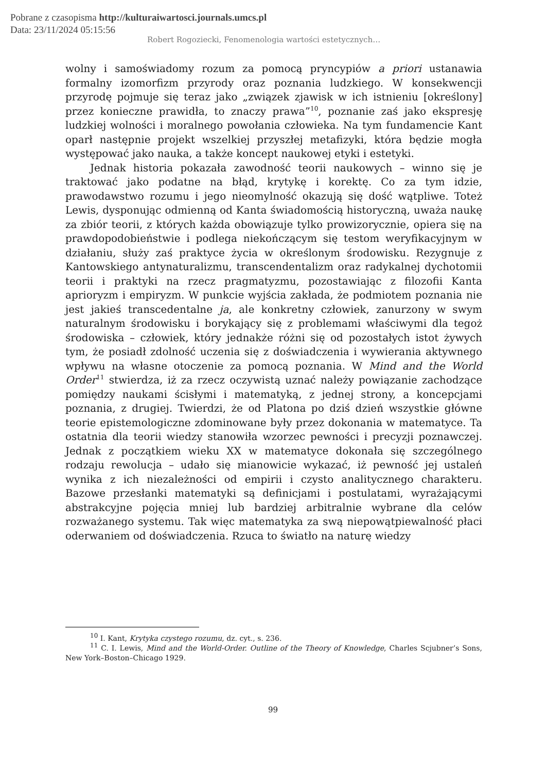Pobrane z czasopisma http://kulturaiwartosci.journals.umcs.pl
Data: 23/11/2024 05:15:56
Robert Rogoziecki, Fenomenologia wartości estetycznych…
wolny i samoświadomy rozum za pomocą pryncypiów a priori ustanawia formalny izomorfizm przyrody oraz poznania ludzkiego. W konsekwencji przyrodę pojmuje się teraz jako „związek zjawisk w ich istnieniu [określony] przez konieczne prawidła, to znaczy prawa”<sup>10</sup>, poznanie zaś jako ekspresję ludzkiej wolności i moralnego powołania człowieka. Na tym fundamencie Kant oparł następnie projekt wszelkiej przyszłej metafizyki, która będzie mogła występować jako nauka, a także koncept naukowej etyki i estetyki.
Jednak historia pokazała zawodność teorii naukowych – winno się je traktować jako podatne na błąd, krytykę i korektę. Co za tym idzie, prawodawstwo rozumu i jego nieomylność okazują się dość wątpliwe. Toteż Lewis, dysponując odmienną od Kanta świadomością historyczną, uważa naukę za zbiór teorii, z których każda obowiązuje tylko prowizorycznie, opiera się na prawdopodobieństwie i podlega niekończącym się testom weryfikacyjnym w działaniu, służy zaś praktyce życia w określonym środowisku. Rezygnuje z Kantowskiego antynaturalizmu, transcendentalizm oraz radykalnej dychotomii teorii i praktyki na rzecz pragmatyzmu, pozostawiając z filozofii Kanta aprioryzm i empiryzm. W punkcie wyjścia zakłada, że podmiotem poznania nie jest jakieś transcedentalne ja, ale konkretny człowiek, zanurzony w swym naturalnym środowisku i borykający się z problemami właściwymi dla tegoż środowiska – człowiek, który jednakże różni się od pozostałych istot żywych tym, że posiadł zdolność uczenia się z doświadczenia i wywierania aktywnego wpływu na własne otoczenie za pomocą poznania. W Mind and the World Order<sup>11</sup> stwierdza, iż za rzecz oczywistą uznać należy powiązanie zachodzące pomiędzy naukami ścisłymi i matematyką, z jednej strony, a koncepcjami poznania, z drugiej. Twierdzi, że od Platona po dziś dzień wszystkie główne teorie epistemologiczne zdominowane były przez dokonania w matematyce. Ta ostatnia dla teorii wiedzy stanowiła wzorzec pewności i precyzji poznawczej. Jednak z początkiem wieku XX w matematyce dokonała się szczególnego rodzaju rewolucja – udało się mianowicie wykazać, iż pewność jej ustaleń wynika z ich niezależności od empirii i czysto analitycznego charakteru. Bazowe przesłanki matematyki są definicjami i postulatami, wyrażającymi abstrakcyjne pojęcia mniej lub bardziej arbitralnie wybrane dla celów rozważanego systemu. Tak więc matematyka za swą niepowątpiewalność płaci oderwaniem od doświadczenia. Rzuca to światło na naturę wiedzy
<sup>10</sup> I. Kant, Krytyka czystego rozumu, dz. cyt., s. 236.
<sup>11</sup> C. I. Lewis, Mind and the World-Order. Outline of the Theory of Knowledge, Charles Scjubner’s Sons, New York–Boston–Chicago 1929.
99